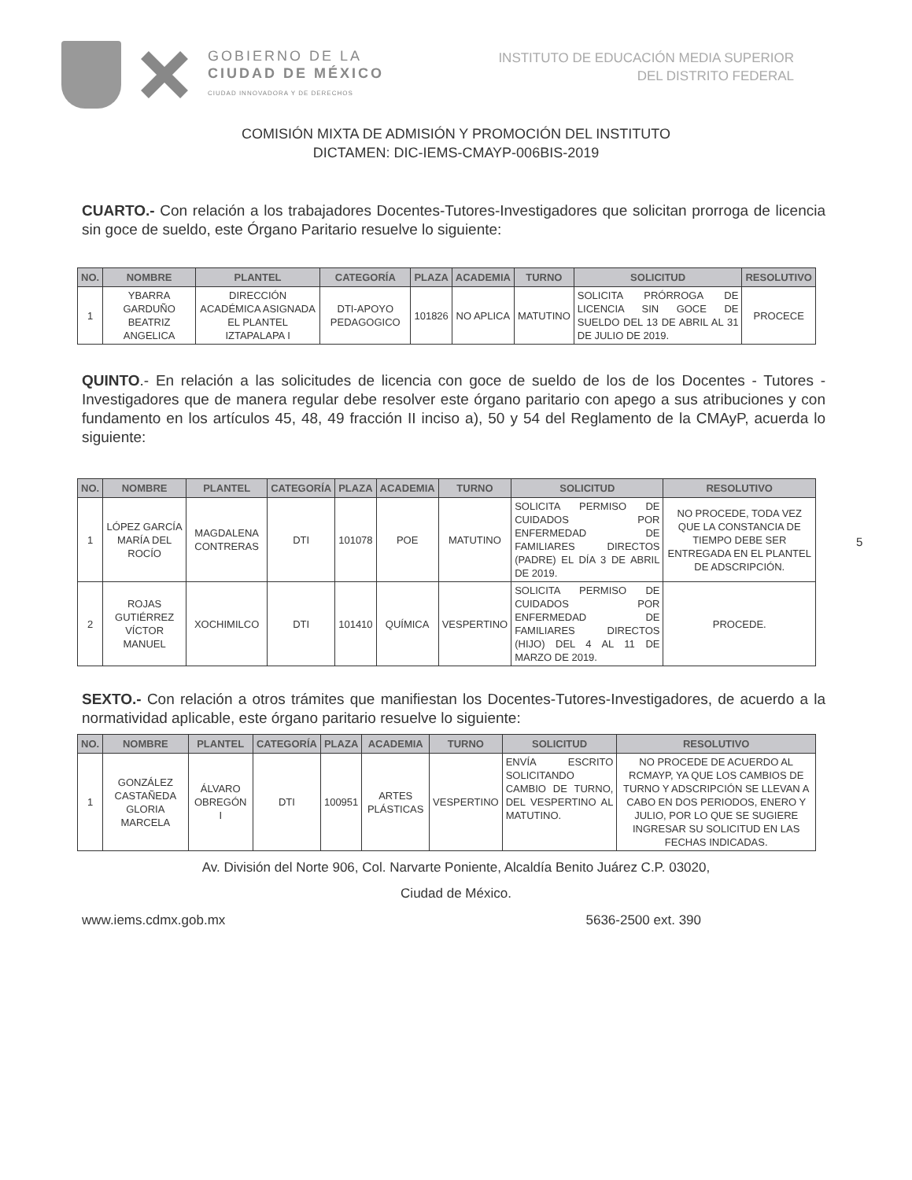GOBIERNO DE LA
CIUDAD DE MÉXICO
CIUDAD INNOVADORA Y DE DERECHOS
INSTITUTO DE EDUCACIÓN MEDIA SUPERIOR
DEL DISTRITO FEDERAL
COMISIÓN MIXTA DE ADMISIÓN Y PROMOCIÓN DEL INSTITUTO
DICTAMEN: DIC-IEMS-CMAYP-006BIS-2019
CUARTO.- Con relación a los trabajadores Docentes-Tutores-Investigadores que solicitan prorroga de licencia sin goce de sueldo, este Órgano Paritario resuelve lo siguiente:
| NO. | NOMBRE | PLANTEL | CATEGORÍA | PLAZA | ACADEMIA | TURNO | SOLICITUD | RESOLUTIVO |
| --- | --- | --- | --- | --- | --- | --- | --- | --- |
| 1 | YBARRA GARDUÑO BEATRIZ ANGELICA | DIRECCIÓN ACADÉMICA ASIGNADA EL PLANTEL IZTAPALAPA I | DTI-APOYO PEDAGOGICO | 101826 | NO APLICA | MATUTINO | SOLICITA PRÓRROGA DE LICENCIA SIN GOCE DE SUELDO DEL 13 DE ABRIL AL 31 DE JULIO DE 2019. | PROCECE |
QUINTO.- En relación a las solicitudes de licencia con goce de sueldo de los de los Docentes - Tutores - Investigadores que de manera regular debe resolver este órgano paritario con apego a sus atribuciones y con fundamento en los artículos 45, 48, 49 fracción II inciso a), 50 y 54 del Reglamento de la CMAyP, acuerda lo siguiente:
| NO. | NOMBRE | PLANTEL | CATEGORÍA | PLAZA | ACADEMIA | TURNO | SOLICITUD | RESOLUTIVO |
| --- | --- | --- | --- | --- | --- | --- | --- | --- |
| 1 | LÓPEZ GARCÍA MARÍA DEL ROCÍO | MAGDALENA CONTRERAS | DTI | 101078 | POE | MATUTINO | SOLICITA PERMISO DE CUIDADOS POR ENFERMEDAD DE FAMILIARES DIRECTOS (PADRE) EL DÍA 3 DE ABRIL DE 2019. | NO PROCEDE, TODA VEZ QUE LA CONSTANCIA DE TIEMPO DEBE SER ENTREGADA EN EL PLANTEL DE ADSCRIPCIÓN. |
| 2 | ROJAS GUTIÉRREZ VÍCTOR MANUEL | XOCHIMILCO | DTI | 101410 | QUÍMICA | VESPERTINO | SOLICITA PERMISO DE CUIDADOS POR ENFERMEDAD DE FAMILIARES DIRECTOS (HIJO) DEL 4 AL 11 DE MARZO DE 2019. | PROCEDE. |
SEXTO.- Con relación a otros trámites que manifiestan los Docentes-Tutores-Investigadores, de acuerdo a la normatividad aplicable, este órgano paritario resuelve lo siguiente:
| NO. | NOMBRE | PLANTEL | CATEGORÍA | PLAZA | ACADEMIA | TURNO | SOLICITUD | RESOLUTIVO |
| --- | --- | --- | --- | --- | --- | --- | --- | --- |
| 1 | GONZÁLEZ CASTAÑEDA GLORIA MARCELA | ÁLVARO OBREGÓN I | DTI | 100951 | ARTES PLÁSTICAS | VESPERTINO | ENVÍA ESCRITO SOLICITANDO CAMBIO DE TURNO, DEL VESPERTINO AL MATUTINO. | NO PROCEDE DE ACUERDO AL RCMAYP, YA QUE LOS CAMBIOS DE TURNO Y ADSCRIPCIÓN SE LLEVAN A CABO EN DOS PERIODOS, ENERO Y JULIO, POR LO QUE SE SUGIERE INGRESAR SU SOLICITUD EN LAS FECHAS INDICADAS. |
Av. División del Norte 906, Col. Narvarte Poniente, Alcaldía Benito Juárez C.P. 03020,
Ciudad de México.
www.iems.cdmx.gob.mx 5636-2500 ext. 390
5